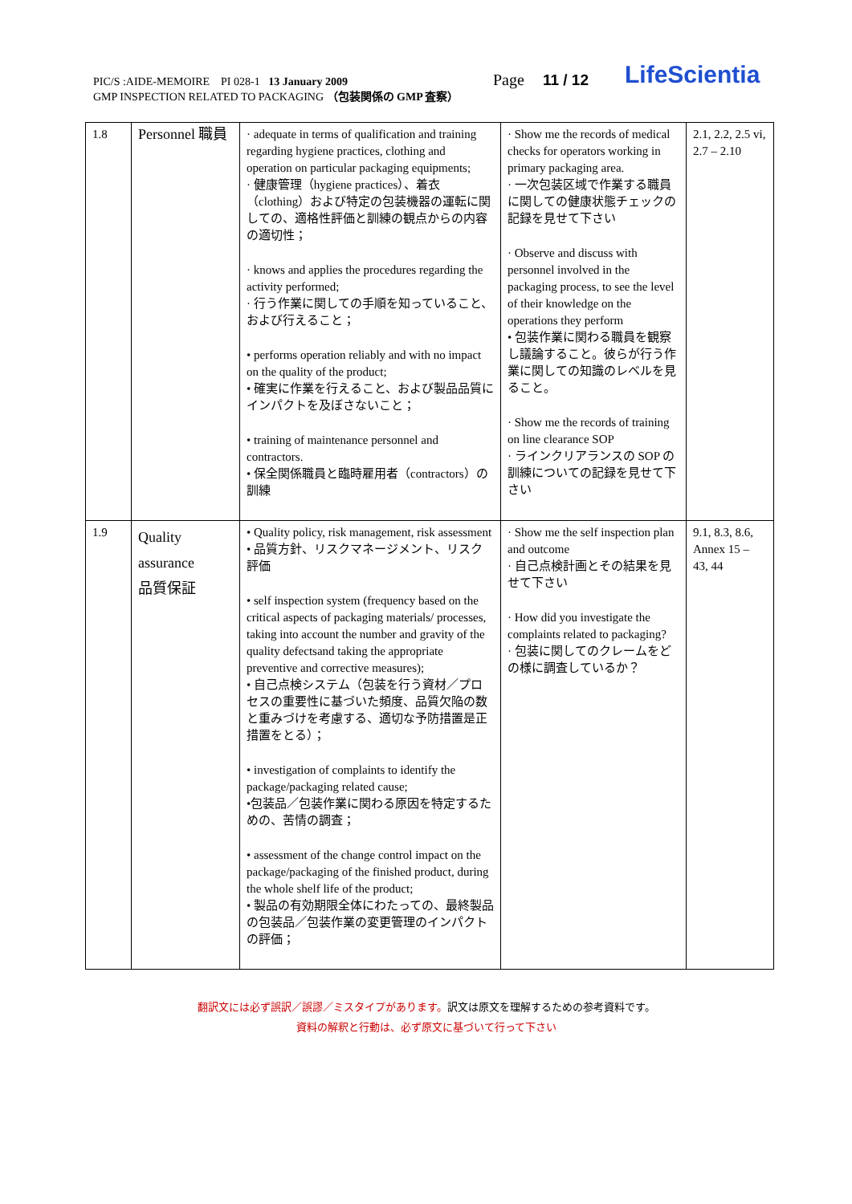PIC/S :AIDE-MEMOIRE PI 028-1 13 January 2009
GMP INSPECTION RELATED TO PACKAGING （包装関係の GMP 査察）
Page 11 / 12 LifeScientia
| 1.8 | Personnel 職員 | · adequate in terms of qualification and training regarding hygiene practices, clothing and operation on particular packaging equipments; · 健康管理（hygiene practices）、着衣（clothing）および特定の包装機器の運転に関しての、適格性評価と訓練の観点からの内容の適切性； · knows and applies the procedures regarding the activity performed; · 行う作業に関しての手順を知っていること、および行えること； • performs operation reliably and with no impact on the quality of the product; • 確実に作業を行えること、および製品品質にインパクトを及ぼさないこと； • training of maintenance personnel and contractors. • 保全関係職員と臨時雇用者（contractors）の訓練 | · Show me the records of medical checks for operators working in primary packaging area. · 一次包装区域で作業する職員に関しての健康状態チェックの記録を見せて下さい · Observe and discuss with personnel involved in the packaging process, to see the level of their knowledge on the operations they perform • 包装作業に関わる職員を観察し議論すること。彼らが行う作業に関しての知識のレベルを見ること。 · Show me the records of training on line clearance SOP · ラインクリアランスの SOP の訓練についての記録を見せて下さい | 2.1, 2.2, 2.5 vi, 2.7 – 2.10 |
| 1.9 | Quality assurance 品質保証 | • Quality policy, risk management, risk assessment • 品質方針、リスクマネージメント、リスク評価 • self inspection system (frequency based on the critical aspects of packaging materials/ processes, taking into account the number and gravity of the quality defectsand taking the appropriate preventive and corrective measures); • 自己点検システム（包装を行う資材／プロセスの重要性に基づいた頻度、品質欠陥の数と重みづけを考慮する、適切な予防措置是正措置をとる）； • investigation of complaints to identify the package/packaging related cause; •包装品／包装作業に関わる原因を特定するための、苦情の調査； • assessment of the change control impact on the package/packaging of the finished product, during the whole shelf life of the product; • 製品の有効期限全体にわたっての、最終製品の包装品／包装作業の変更管理のインパクトの評価； | · Show me the self inspection plan and outcome · 自己点検計画とその結果を見せて下さい · How did you investigate the complaints related to packaging? · 包装に関してのクレームをどの様に調査しているか？ | 9.1, 8.3, 8.6, Annex 15 – 43, 44 |
翻訳文には必ず誤訳／誤謬／ミスタイプがあります。訳文は原文を理解するための参考資料です。
資料の解釈と行動は、必ず原文に基づいて行って下さい